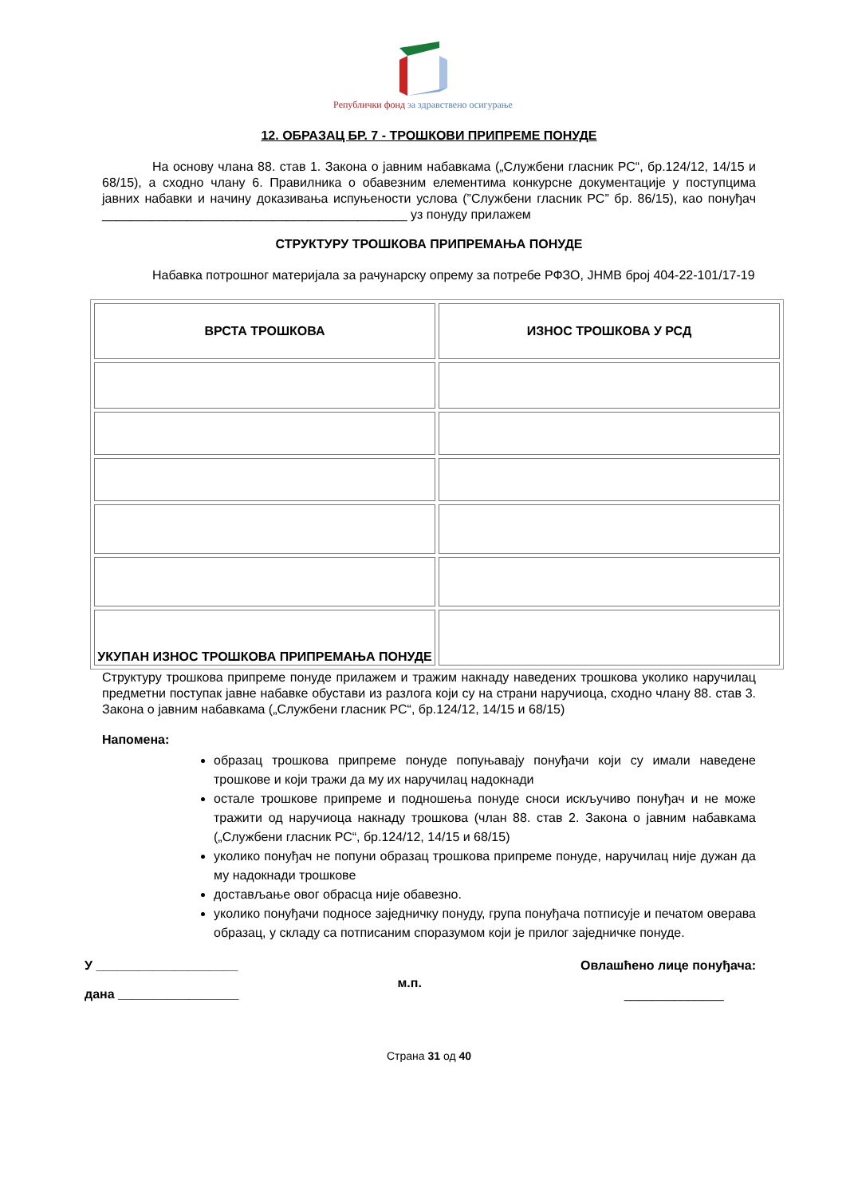Републички фонд за здравствено осигурање
12. ОБРАЗАЦ БР. 7 - ТРОШКОВИ ПРИПРЕМЕ ПОНУДЕ
На основу члана 88. став 1. Закона о јавним набавкама („Службени гласник РС“, бр.124/12, 14/15 и 68/15), а сходно члану 6. Правилника о обавезним елементима конкурсне документације у поступцима јавних набавки и начину доказивања испуњености услова (”Службени гласник РС” бр. 86/15), као понуђач ___________________________________________ уз понуду прилажем
СТРУКТУРУ ТРОШКОВА ПРИПРЕМАЊА ПОНУДЕ
Набавка потрошног материјала за рачунарску опрему за потребе РФЗО, ЈНМВ број 404-22-101/17-19
| ВРСТА ТРОШКОВА | ИЗНОС ТРОШКОВА У РСД |
| --- | --- |
| УКУПАН ИЗНОС ТРОШКОВА ПРИПРЕМАЊА ПОНУДЕ | |
Структуру трошкова припреме понуде прилажем и тражим накнаду наведених трошкова уколико наручилац предметни поступак јавне набавке обустави из разлога који су на страни наручиоца, сходно члану 88. став 3. Закона о јавним набавкама („Службени гласник РС“, бр.124/12, 14/15 и 68/15)
Напомена:
образац трошкова припреме понуде попуњавају понуђачи који су имали наведене трошкове и који тражи да му их наручилац надокнади
остале трошкове припреме и подношења понуде сноси искључиво понуђач и не може тражити од наручиоца накнаду трошкова (члан 88. став 2. Закона о јавним набавкама („Службени гласник РС“, бр.124/12, 14/15 и 68/15)
уколико понуђач не попуни образац трошкова припреме понуде, наручилац није дужан да му надокнади трошкове
достављање овог обрасца није обавезно.
уколико понуђачи подносе заједничку понуду, група понуђача потписује и печатом оверава образац, у складу са потписаним споразумом који је прилог заједничке понуде.
У ____________________
дана _________________
м.п.
Овлашћено лице понуђача:
______________
Страна 31 од 40